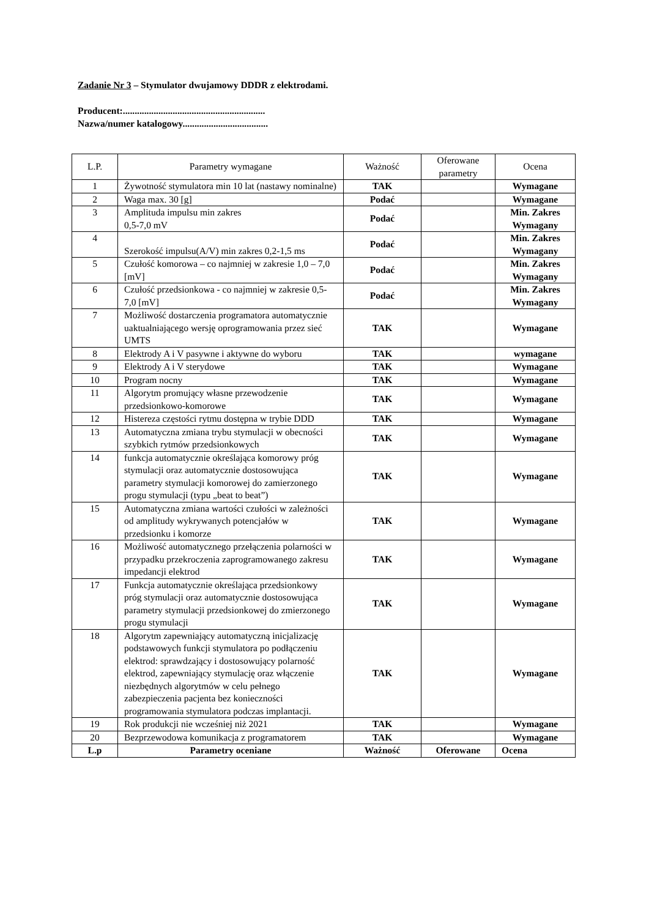Zadanie Nr 3 – Stymulator dwujamowy DDDR z elektrodami.
Producent:............................................................
Nazwa/numer katalogowy....................................
| L.P. | Parametry wymagane | Ważność | Oferowane parametry | Ocena |
| --- | --- | --- | --- | --- |
| 1 | Żywotność stymulatora min 10 lat (nastawy nominalne) | TAK | | Wymagane |
| 2 | Waga max. 30 [g] | Podać | | Wymagane |
| 3 | Amplituda impulsu min zakres 0,5-7,0 mV | Podać | | Min. Zakres Wymagany |
| 4 | Szerokość impulsu(A/V) min zakres 0,2-1,5 ms | Podać | | Min. Zakres Wymagany |
| 5 | Czułość komorowa – co najmniej w zakresie 1,0 – 7,0 [mV] | Podać | | Min. Zakres Wymagany |
| 6 | Czułość przedsionkowa - co najmniej w zakresie 0,5- 7,0 [mV] | Podać | | Min. Zakres Wymagany |
| 7 | Możliwość dostarczenia programatora automatycznie uaktualniającego wersję oprogramowania przez sieć UMTS | TAK | | Wymagane |
| 8 | Elektrody A i V pasywne i aktywne do wyboru | TAK | | wymagane |
| 9 | Elektrody A i V sterydowe | TAK | | Wymagane |
| 10 | Program nocny | TAK | | Wymagane |
| 11 | Algorytm promujący własne przewodzenie przedsionkowo-komorowe | TAK | | Wymagane |
| 12 | Histereza częstości rytmu dostępna w trybie DDD | TAK | | Wymagane |
| 13 | Automatyczna zmiana trybu stymulacji w obecności szybkich rytmów przedsionkowych | TAK | | Wymagane |
| 14 | funkcja automatycznie określająca komorowy próg stymulacji oraz automatycznie dostosowująca parametry stymulacji komorowej do zamierzonego progu stymulacji (typu „beat to beat”) | TAK | | Wymagane |
| 15 | Automatyczna zmiana wartości czułości w zależności od amplitudy wykrywanych potencjałów w przedsionku i komorze | TAK | | Wymagane |
| 16 | Możliwość automatycznego przełączenia polarności w przypadku przekroczenia zaprogramowanego zakresu impedancji elektrod | TAK | | Wymagane |
| 17 | Funkcja automatycznie określająca przedsionkowy próg stymulacji oraz automatycznie dostosowująca parametry stymulacji przedsionkowej do zmierzonego progu stymulacji | TAK | | Wymagane |
| 18 | Algorytm zapewniający automatyczną inicjalizację podstawowych funkcji stymulatora po podłączeniu elektrod: sprawdzający i dostosowujący polarność elektrod, zapewniający stymulację oraz włączenie niezbędnych algorytmów w celu pełnego zabezpieczenia pacjenta bez konieczności programowania stymulatora podczas implantacji. | TAK | | Wymagane |
| 19 | Rok produkcji nie wcześniej niż 2021 | TAK | | Wymagane |
| 20 | Bezprzewodowa komunikacja z programatorem | TAK | | Wymagane |
| L.p | Parametry oceniane | Ważność | Oferowane | Ocena |